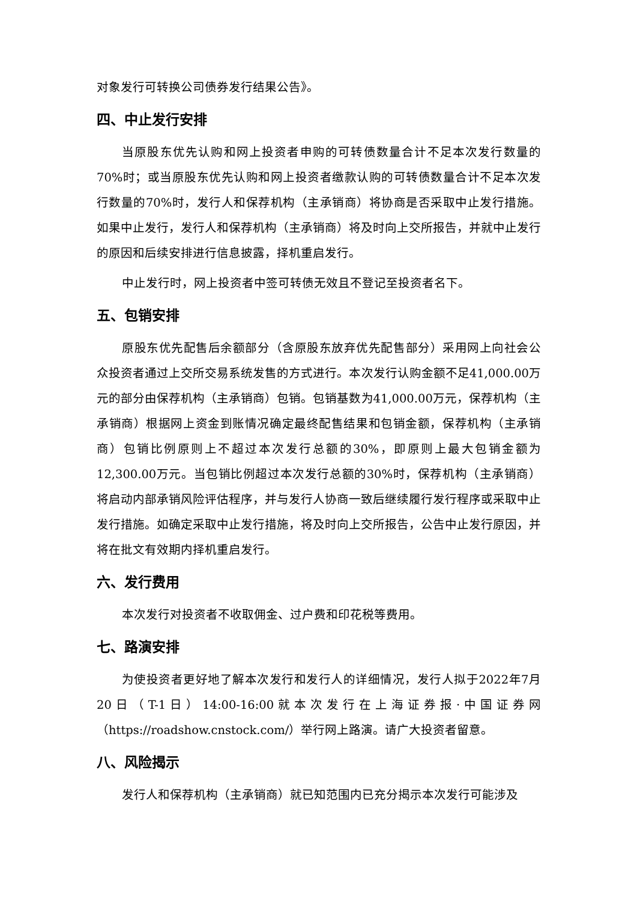对象发行可转换公司债券发行结果公告》。
四、中止发行安排
当原股东优先认购和网上投资者申购的可转债数量合计不足本次发行数量的70%时；或当原股东优先认购和网上投资者缴款认购的可转债数量合计不足本次发行数量的70%时，发行人和保荐机构（主承销商）将协商是否采取中止发行措施。如果中止发行，发行人和保荐机构（主承销商）将及时向上交所报告，并就中止发行的原因和后续安排进行信息披露，择机重启发行。
中止发行时，网上投资者中签可转债无效且不登记至投资者名下。
五、包销安排
原股东优先配售后余额部分（含原股东放弃优先配售部分）采用网上向社会公众投资者通过上交所交易系统发售的方式进行。本次发行认购金额不足41,000.00万元的部分由保荐机构（主承销商）包销。包销基数为41,000.00万元，保荐机构（主承销商）根据网上资金到账情况确定最终配售结果和包销金额，保荐机构（主承销商）包销比例原则上不超过本次发行总额的30%，即原则上最大包销金额为12,300.00万元。当包销比例超过本次发行总额的30%时，保荐机构（主承销商）将启动内部承销风险评估程序，并与发行人协商一致后继续履行发行程序或采取中止发行措施。如确定采取中止发行措施，将及时向上交所报告，公告中止发行原因，并将在批文有效期内择机重启发行。
六、发行费用
本次发行对投资者不收取佣金、过户费和印花税等费用。
七、路演安排
为使投资者更好地了解本次发行和发行人的详细情况，发行人拟于2022年7月20日（T-1日）14:00-16:00就本次发行在上海证券报·中国证券网（https://roadshow.cnstock.com/）举行网上路演。请广大投资者留意。
八、风险揭示
发行人和保荐机构（主承销商）就已知范围内已充分揭示本次发行可能涉及